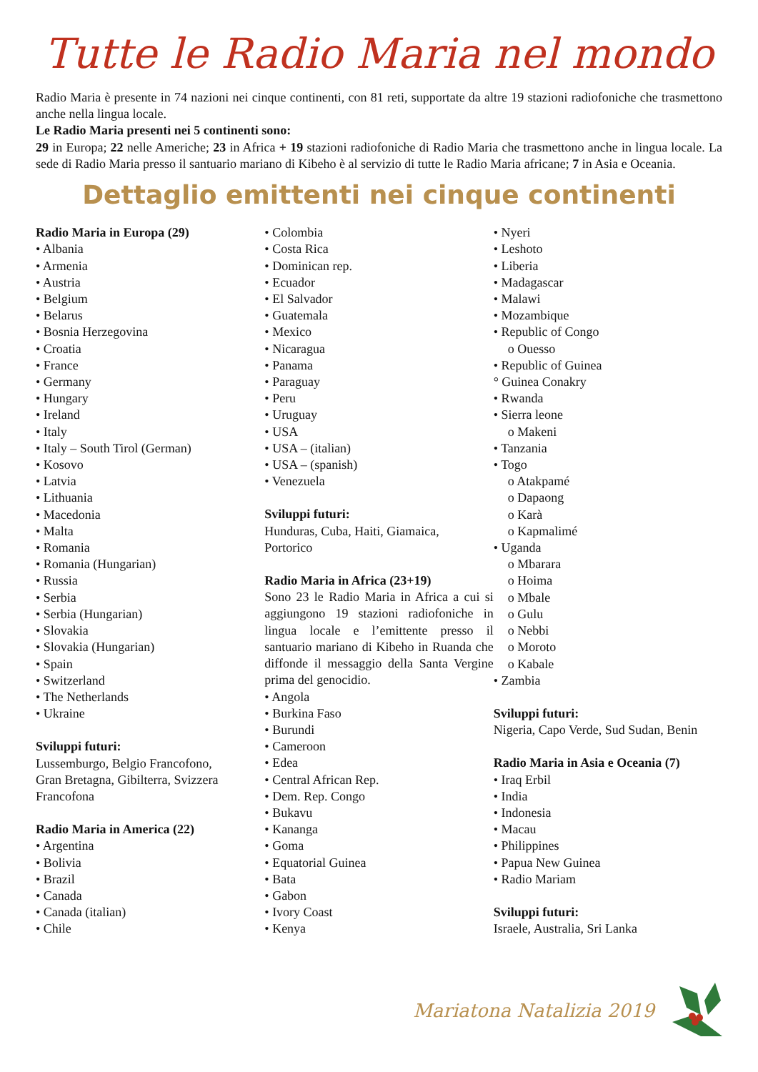Tutte le Radio Maria nel mondo
Radio Maria è presente in 74 nazioni nei cinque continenti, con 81 reti, supportate da altre 19 stazioni radiofoniche che trasmettono anche nella lingua locale.
Le Radio Maria presenti nei 5 continenti sono:
29 in Europa; 22 nelle Americhe; 23 in Africa + 19 stazioni radiofoniche di Radio Maria che trasmettono anche in lingua locale. La sede di Radio Maria presso il santuario mariano di Kibeho è al servizio di tutte le Radio Maria africane; 7 in Asia e Oceania.
Dettaglio emittenti nei cinque continenti
Radio Maria in Europa (29)
• Albania
• Armenia
• Austria
• Belgium
• Belarus
• Bosnia Herzegovina
• Croatia
• France
• Germany
• Hungary
• Ireland
• Italy
• Italy – South Tirol (German)
• Kosovo
• Latvia
• Lithuania
• Macedonia
• Malta
• Romania
• Romania (Hungarian)
• Russia
• Serbia
• Serbia (Hungarian)
• Slovakia
• Slovakia (Hungarian)
• Spain
• Switzerland
• The Netherlands
• Ukraine
Sviluppi futuri:
Lussemburgo, Belgio Francofono,
Gran Bretagna, Gibilterra, Svizzera
Francofona
Radio Maria in America (22)
• Argentina
• Bolivia
• Brazil
• Canada
• Canada (italian)
• Chile
• Colombia
• Costa Rica
• Dominican rep.
• Ecuador
• El Salvador
• Guatemala
• Mexico
• Nicaragua
• Panama
• Paraguay
• Peru
• Uruguay
• USA
• USA – (italian)
• USA – (spanish)
• Venezuela
Sviluppi futuri:
Hunduras, Cuba, Haiti, Giamaica,
Portorico
Radio Maria in Africa (23+19)
Sono 23 le Radio Maria in Africa a cui si aggiungono 19 stazioni radiofoniche in lingua locale e l’emittente presso il santuario mariano di Kibeho in Ruanda che diffonde il messaggio della Santa Vergine prima del genocidio.
• Angola
• Burkina Faso
• Burundi
• Cameroon
• Edea
• Central African Rep.
• Dem. Rep. Congo
• Bukavu
• Kananga
• Goma
• Equatorial Guinea
• Bata
• Gabon
• Ivory Coast
• Kenya
• Nyeri
• Leshoto
• Liberia
• Madagascar
• Malawi
• Mozambique
• Republic of Congo
o Ouesso
• Republic of Guinea
° Guinea Conakry
• Rwanda
• Sierra leone
o Makeni
• Tanzania
• Togo
o Atakpamé
o Dapaong
o Karà
o Kapmalimé
• Uganda
o Mbarara
o Hoima
o Mbale
o Gulu
o Nebbi
o Moroto
o Kabale
• Zambia
Sviluppi futuri:
Nigeria, Capo Verde, Sud Sudan, Benin
Radio Maria in Asia e Oceania (7)
• Iraq Erbil
• India
• Indonesia
• Macau
• Philippines
• Papua New Guinea
• Radio Mariam
Sviluppi futuri:
Israele, Australia, Sri Lanka
Mariatona Natalizia 2019